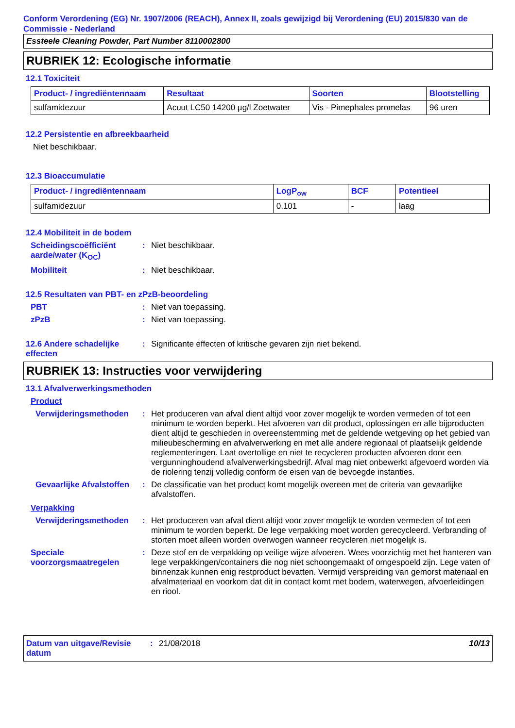Conform Verordening (EG) Nr. 1907/2006 (REACH), Annex II, zoals gewijzigd bij Verordening (EU) 2015/830 van de Commissie - Nederland
Essteele Cleaning Powder, Part Number 8110002800
RUBRIEK 12: Ecologische informatie
12.1 Toxiciteit
| Product- / ingrediëntennaam | Resultaat | Soorten | Blootstelling |
| --- | --- | --- | --- |
| sulfamidezuur | Acuut LC50 14200 µg/l Zoetwater | Vis - Pimephales promelas | 96 uren |
12.2 Persistentie en afbreekbaarheid
Niet beschikbaar.
12.3 Bioaccumulatie
| Product- / ingrediëntennaam | LogP<sub>ow</sub> | BCF | Potentieel |
| --- | --- | --- | --- |
| sulfamidezuur | 0.101 | - | laag |
12.4 Mobiliteit in de bodem
Scheidingscoëfficiënt aarde/water (K<sub>OC</sub>)
: Niet beschikbaar.
Mobiliteit : Niet beschikbaar.
12.5 Resultaten van PBT- en zPzB-beoordeling
PBT : Niet van toepassing.
zPzB : Niet van toepassing.
12.6 Andere schadelijke effecten
: Significante effecten of kritische gevaren zijn niet bekend.
RUBRIEK 13: Instructies voor verwijdering
13.1 Afvalverwerkingsmethoden
Product
Verwijderingsmethoden : Het produceren van afval dient altijd voor zover mogelijk te worden vermeden of tot een minimum te worden beperkt. Het afvoeren van dit product, oplossingen en alle bijproducten dient altijd te geschieden in overeenstemming met de geldende wetgeving op het gebied van milieubescherming en afvalverwerking en met alle andere regionaal of plaatselijk geldende reglementeringen. Laat overtollige en niet te recycleren producten afvoeren door een vergunninghoudend afvalverwerkingsbedrijf. Afval mag niet onbewerkt afgevoerd worden via de riolering tenzij volledig conform de eisen van de bevoegde instanties.
Gevaarlijke Afvalstoffen
: De classificatie van het product komt mogelijk overeen met de criteria van gevaarlijke afvalstoffen.
Verpakking
Verwijderingsmethoden : Het produceren van afval dient altijd voor zover mogelijk te worden vermeden of tot een minimum te worden beperkt. De lege verpakking moet worden gerecycleerd. Verbranding of storten moet alleen worden overwogen wanneer recycleren niet mogelijk is.
Speciale voorzorgsmaatregelen
: Deze stof en de verpakking op veilige wijze afvoeren. Wees voorzichtig met het hanteren van lege verpakkingen/containers die nog niet schoongemaakt of omgespoeld zijn. Lege vaten of binnenzak kunnen enig restproduct bevatten. Vermijd verspreiding van gemorst materiaal en afvalmateriaal en voorkom dat dit in contact komt met bodem, waterwegen, afvoerleidingen en riool.
Datum van uitgave/Revisie datum
: 21/08/2018 10/13